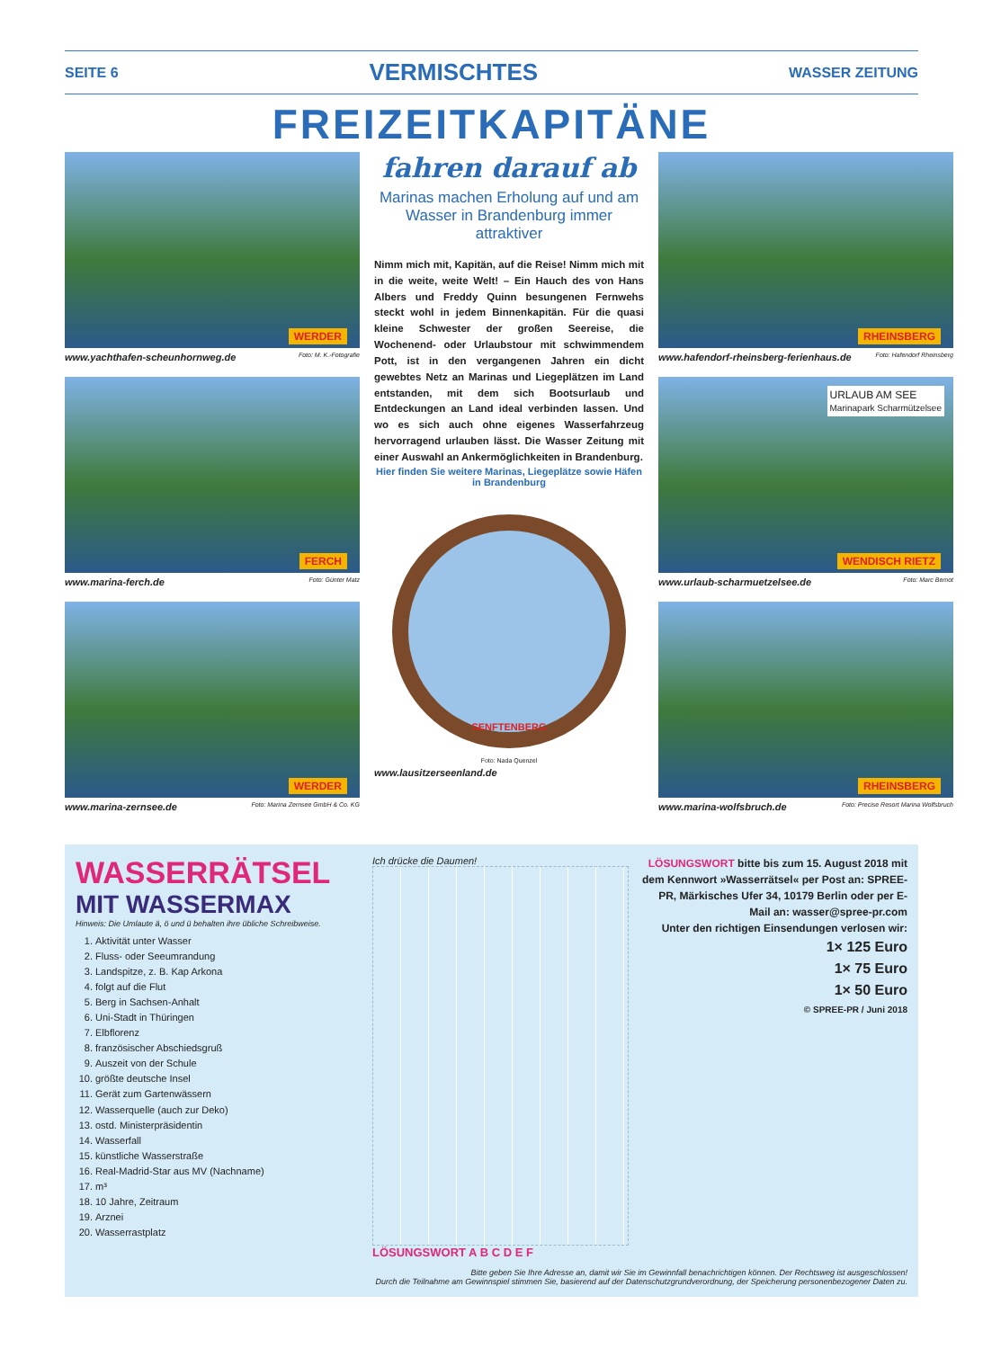SEITE 6 VERMISCHTES WASSER ZEITUNG
FREIZEITKAPITÄNE
WERDER
www.yachthafen-scheunhornweg.de Foto: M. K.-Fotografie
FERCH
www.marina-ferch.de Foto: Günter Matz
WERDER
www.marina-zernsee.de Foto: Marina Zernsee GmbH & Co. KG
fahren darauf ab
Marinas machen Erholung auf und am Wasser in Brandenburg immer attraktiver
Nimm mich mit, Kapitän, auf die Reise! Nimm mich mit in die weite, weite Welt! – Ein Hauch des von Hans Albers und Freddy Quinn besungenen Fernwehs steckt wohl in jedem Binnenkapitän. Für die quasi kleine Schwester der großen Seereise, die Wochenend- oder Urlaubstour mit schwimmendem Pott, ist in den vergangenen Jahren ein dicht gewebtes Netz an Marinas und Liegeplätzen im Land entstanden, mit dem sich Bootsurlaub und Entdeckungen an Land ideal verbinden lassen. Und wo es sich auch ohne eigenes Wasserfahrzeug hervorragend urlauben lässt. Die Wasser Zeitung mit einer Auswahl an Ankermöglichkeiten in Brandenburg.
Hier finden Sie weitere Marinas, Liegeplätze sowie Häfen in Brandenburg
SENFTENBERG
Foto: Nada Quenzel
www.lausitzerseenland.de
RHEINSBERG
www.hafendorf-rheinsberg-ferienhaus.de Foto: Hafendorf Rheinsberg
WENDISCH RIETZ
URLAUB AM SEE
Marinapark Scharmützelsee
www.urlaub-scharmuetzelsee.de Foto: Marc Bemot
RHEINSBERG
www.marina-wolfsbruch.de Foto: Precise Resort Marina Wolfsbruch
WASSERRÄTSEL
MIT WASSERMAX
Hinweis: Die Umlaute ä, ö und ü behalten ihre übliche Schreibweise.
1. Aktivität unter Wasser
2. Fluss- oder Seeumrandung
3. Landspitze, z. B. Kap Arkona
4. folgt auf die Flut
5. Berg in Sachsen-Anhalt
6. Uni-Stadt in Thüringen
7. Elbflorenz
8. französischer Abschiedsgruß
9. Auszeit von der Schule
10. größte deutsche Insel
11. Gerät zum Gartenwässern
12. Wasserquelle (auch zur Deko)
13. ostd. Ministerpräsidentin
14. Wasserfall
15. künstliche Wasserstraße
16. Real-Madrid-Star aus MV (Nachname)
17. m³
18. 10 Jahre, Zeitraum
19. Arznei
20. Wasserrastplatz
Ich drücke die Daumen!
LÖSUNGSWORT A B C D E F
LÖSUNGSWORT bitte bis zum 15. August 2018 mit dem Kennwort »Wasserrätsel« per Post an: SPREE-PR, Märkisches Ufer 34, 10179 Berlin oder per E-Mail an: wasser@spree-pr.com
Unter den richtigen Einsendungen verlosen wir:
1× 125 Euro
1× 75 Euro
1× 50 Euro
© SPREE-PR / Juni 2018
Bitte geben Sie Ihre Adresse an, damit wir Sie im Gewinnfall benachrichtigen können. Der Rechtsweg ist ausgeschlossen!
Durch die Teilnahme am Gewinnspiel stimmen Sie, basierend auf der Datenschutzgrundverordnung, der Speicherung personenbezogener Daten zu.